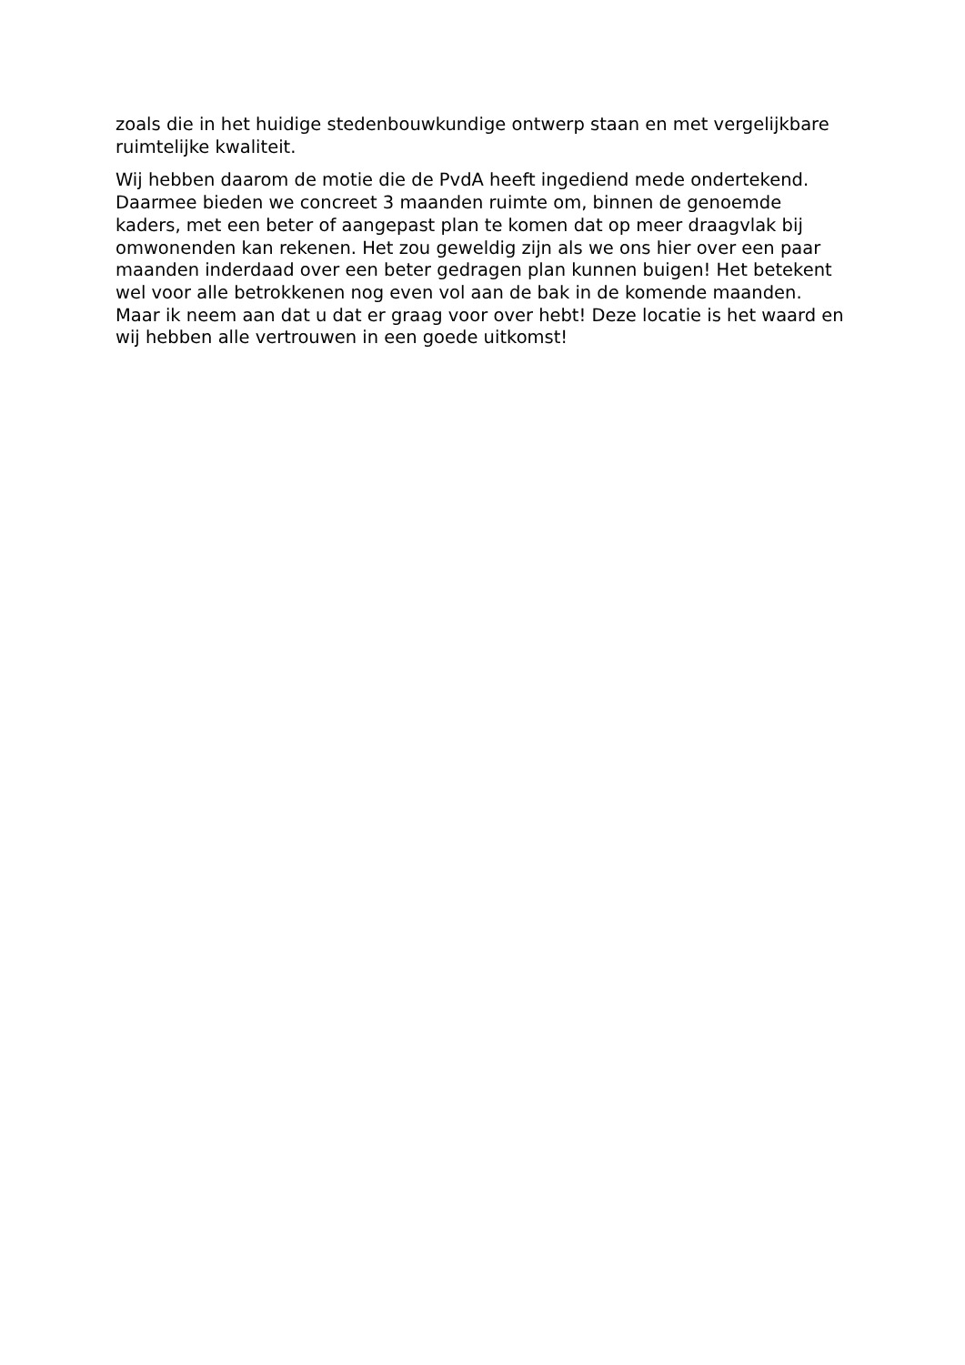zoals die in het huidige stedenbouwkundige ontwerp staan en met vergelijkbare
ruimtelijke kwaliteit.
Wij hebben daarom de motie die de PvdA heeft ingediend mede ondertekend.
Daarmee bieden we concreet 3 maanden ruimte om, binnen de genoemde
kaders, met een beter of aangepast plan te komen dat op meer draagvlak bij
omwonenden kan rekenen. Het zou geweldig zijn als we ons hier over een paar
maanden inderdaad over een beter gedragen plan kunnen buigen! Het betekent
wel voor alle betrokkenen nog even vol aan de bak in de komende maanden.
Maar ik neem aan dat u dat er graag voor over hebt! Deze locatie is het waard en
wij hebben alle vertrouwen in een goede uitkomst!